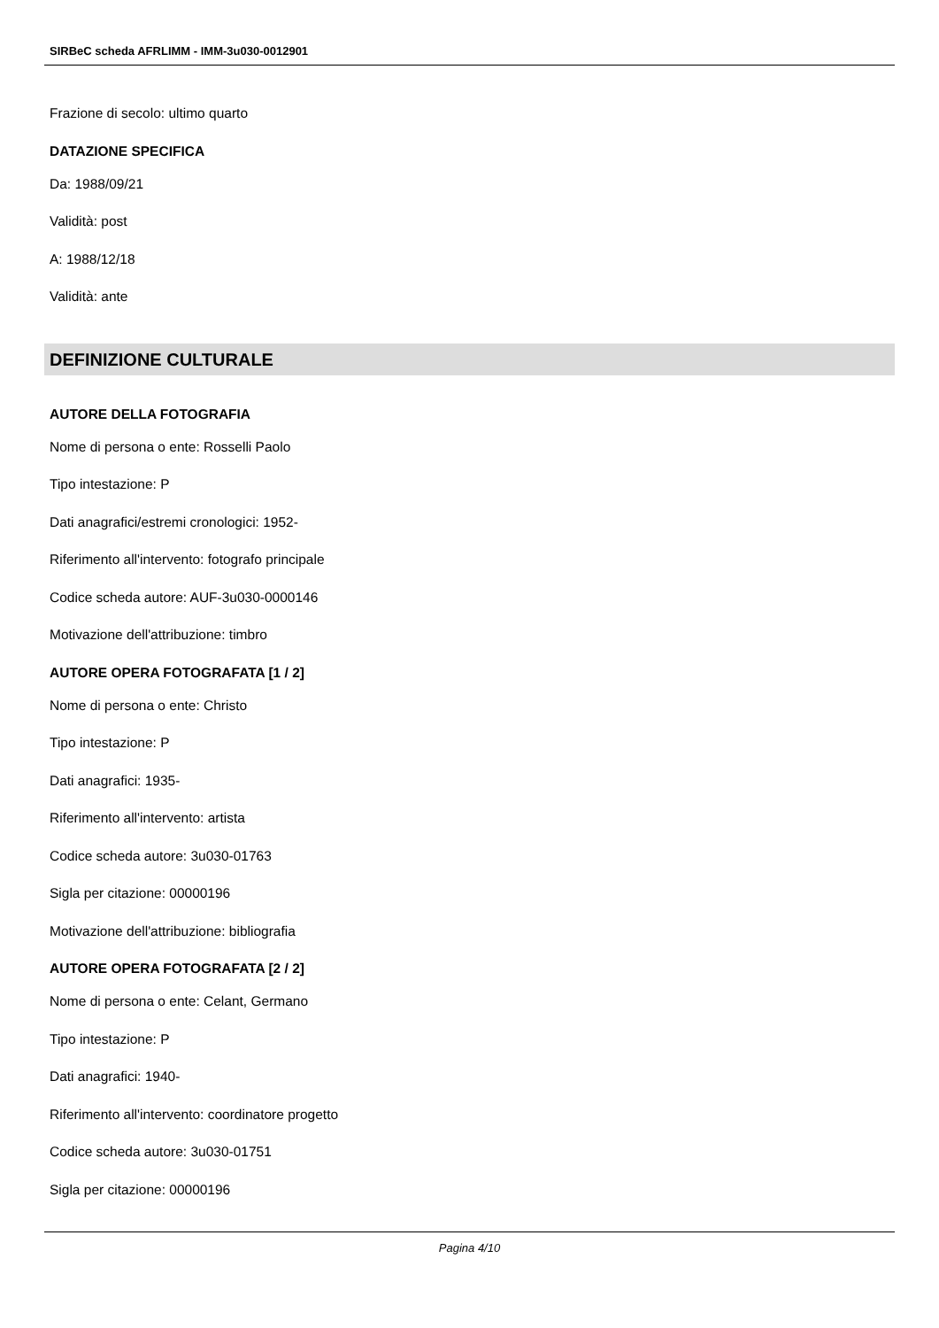SIRBeC scheda AFRLIMM - IMM-3u030-0012901
Frazione di secolo: ultimo quarto
DATAZIONE SPECIFICA
Da: 1988/09/21
Validità: post
A: 1988/12/18
Validità: ante
DEFINIZIONE CULTURALE
AUTORE DELLA FOTOGRAFIA
Nome di persona o ente: Rosselli Paolo
Tipo intestazione: P
Dati anagrafici/estremi cronologici: 1952-
Riferimento all'intervento: fotografo principale
Codice scheda autore: AUF-3u030-0000146
Motivazione dell'attribuzione: timbro
AUTORE OPERA FOTOGRAFATA [1 / 2]
Nome di persona o ente: Christo
Tipo intestazione: P
Dati anagrafici: 1935-
Riferimento all'intervento: artista
Codice scheda autore: 3u030-01763
Sigla per citazione: 00000196
Motivazione dell'attribuzione: bibliografia
AUTORE OPERA FOTOGRAFATA [2 / 2]
Nome di persona o ente: Celant, Germano
Tipo intestazione: P
Dati anagrafici: 1940-
Riferimento all'intervento: coordinatore progetto
Codice scheda autore: 3u030-01751
Sigla per citazione: 00000196
Pagina 4/10